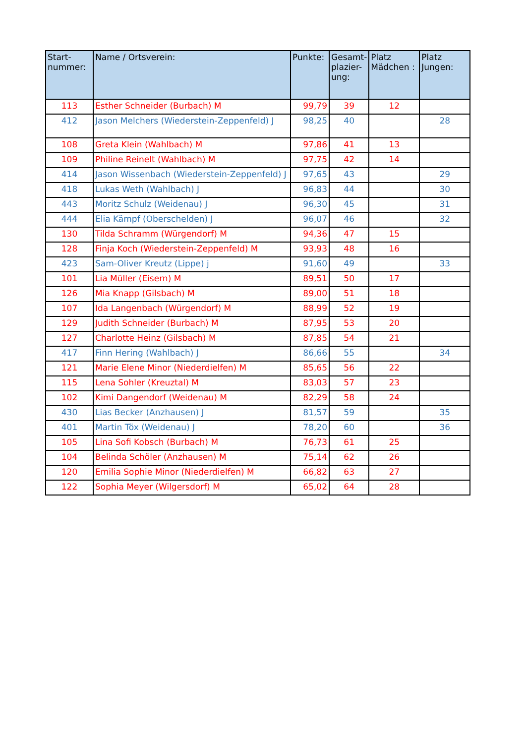| Start- nummer: | Name / Ortsverein: | Punkte: | Gesamt- plazier- ung: | Platz Mädchen : | Platz Jungen: |
| --- | --- | --- | --- | --- | --- |
| 113 | Esther Schneider (Burbach) M | 99,79 | 39 | 12 | |
| 412 | Jason Melchers (Wiederstein-Zeppenfeld) J | 98,25 | 40 | | 28 |
| 108 | Greta Klein (Wahlbach) M | 97,86 | 41 | 13 | |
| 109 | Philine Reinelt (Wahlbach) M | 97,75 | 42 | 14 | |
| 414 | Jason Wissenbach (Wiederstein-Zeppenfeld) J | 97,65 | 43 | | 29 |
| 418 | Lukas Weth (Wahlbach) J | 96,83 | 44 | | 30 |
| 443 | Moritz Schulz (Weidenau) J | 96,30 | 45 | | 31 |
| 444 | Elia Kämpf (Oberschelden) J | 96,07 | 46 | | 32 |
| 130 | Tilda Schramm (Würgendorf) M | 94,36 | 47 | 15 | |
| 128 | Finja Koch (Wiederstein-Zeppenfeld) M | 93,93 | 48 | 16 | |
| 423 | Sam-Oliver Kreutz (Lippe) j | 91,60 | 49 | | 33 |
| 101 | Lia Müller (Eisern) M | 89,51 | 50 | 17 | |
| 126 | Mia Knapp (Gilsbach) M | 89,00 | 51 | 18 | |
| 107 | Ida Langenbach (Würgendorf) M | 88,99 | 52 | 19 | |
| 129 | Judith Schneider (Burbach) M | 87,95 | 53 | 20 | |
| 127 | Charlotte Heinz (Gilsbach) M | 87,85 | 54 | 21 | |
| 417 | Finn Hering (Wahlbach) J | 86,66 | 55 | | 34 |
| 121 | Marie Elene Minor (Niederdielfen) M | 85,65 | 56 | 22 | |
| 115 | Lena Sohler (Kreuztal) M | 83,03 | 57 | 23 | |
| 102 | Kimi Dangendorf (Weidenau) M | 82,29 | 58 | 24 | |
| 430 | Lias Becker (Anzhausen) J | 81,57 | 59 | | 35 |
| 401 | Martin Töx (Weidenau) J | 78,20 | 60 | | 36 |
| 105 | Lina Sofi Kobsch (Burbach) M | 76,73 | 61 | 25 | |
| 104 | Belinda Schöler (Anzhausen) M | 75,14 | 62 | 26 | |
| 120 | Emilia Sophie Minor (Niederdielfen) M | 66,82 | 63 | 27 | |
| 122 | Sophia Meyer (Wilgersdorf) M | 65,02 | 64 | 28 | |